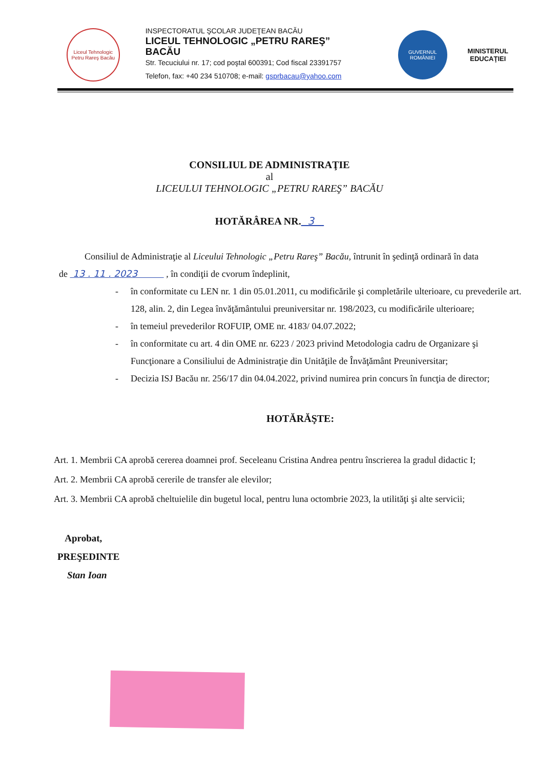Liceul Tehnologic Petru Rareş Bacău
INSPECTORATUL ŞCOLAR JUDEŢEAN BACĂU
LICEUL TEHNOLOGIC „PETRU RAREŞ” BACĂU
Str. Tecuciului nr. 17; cod poştal 600391; Cod fiscal 23391757
Telefon, fax: +40 234 510708; e-mail: gsprbacau@yahoo.com
GUVERNUL ROMÂNIEI
MINISTERUL
EDUCAŢIEI
CONSILIUL DE ADMINISTRAŢIE
al
LICEULUI TEHNOLOGIC „PETRU RAREŞ” BACĂU
HOTĂRÂREA NR. 3
Consiliul de Administraţie al Liceului Tehnologic „Petru Rareş” Bacău, întrunit în şedinţă ordinară în data de 13 . 11 . 2023 , în condiţii de cvorum îndeplinit,
- în conformitate cu LEN nr. 1 din 05.01.2011, cu modificările şi completările ulterioare, cu prevederile art. 128, alin. 2, din Legea învăţământului preuniversitar nr. 198/2023, cu modificările ulterioare;
- în temeiul prevederilor ROFUIP, OME nr. 4183/ 04.07.2022;
- în conformitate cu art. 4 din OME nr. 6223 / 2023 privind Metodologia cadru de Organizare şi Funcţionare a Consiliului de Administraţie din Unităţile de Învăţământ Preuniversitar;
- Decizia ISJ Bacău nr. 256/17 din 04.04.2022, privind numirea prin concurs în funcţia de director;
HOTĂRĂŞTE:
Art. 1. Membrii CA aprobă cererea doamnei prof. Seceleanu Cristina Andrea pentru înscrierea la gradul didactic I;
Art. 2. Membrii CA aprobă cererile de transfer ale elevilor;
Art. 3. Membrii CA aprobă cheltuielile din bugetul local, pentru luna octombrie 2023, la utilităţi şi alte servicii;
Aprobat,
PREŞEDINTE
Stan Ioan